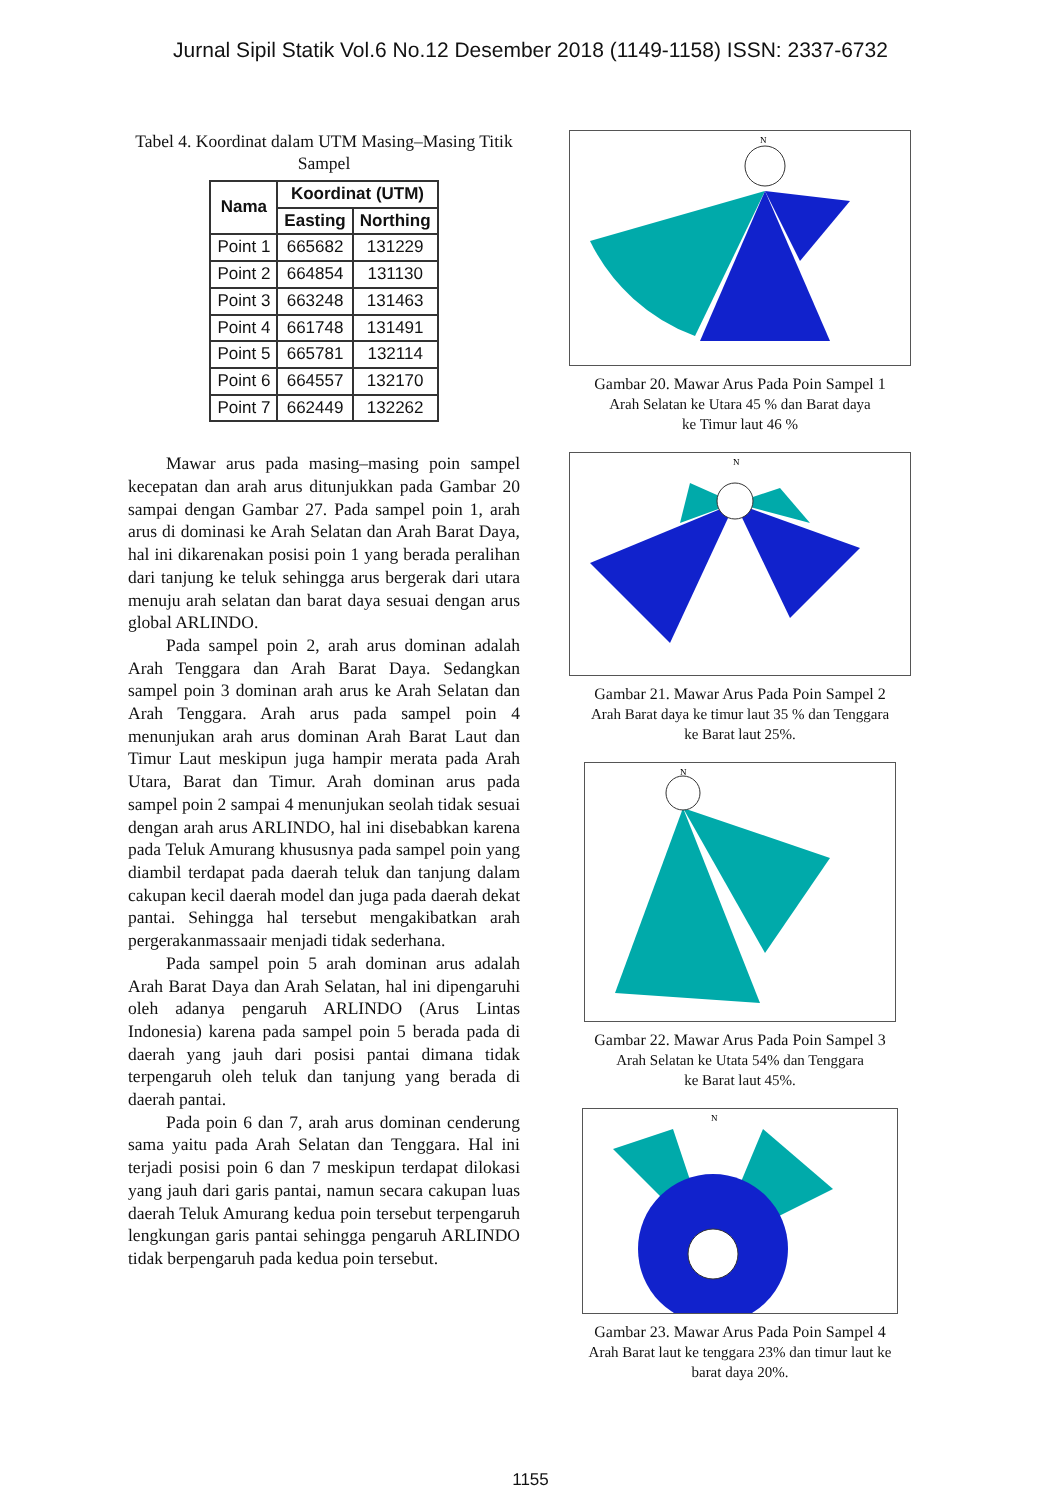Jurnal Sipil Statik Vol.6 No.12 Desember 2018 (1149-1158) ISSN: 2337-6732
Tabel 4. Koordinat dalam UTM Masing–Masing Titik Sampel
| Nama | Koordinat (UTM) | |
| --- | --- | --- |
| | Easting | Northing |
| Point 1 | 665682 | 131229 |
| Point 2 | 664854 | 131130 |
| Point 3 | 663248 | 131463 |
| Point 4 | 661748 | 131491 |
| Point 5 | 665781 | 132114 |
| Point 6 | 664557 | 132170 |
| Point 7 | 662449 | 132262 |
Mawar arus pada masing–masing poin sampel kecepatan dan arah arus ditunjukkan pada Gambar 20 sampai dengan Gambar 27. Pada sampel poin 1, arah arus di dominasi ke Arah Selatan dan Arah Barat Daya, hal ini dikarenakan posisi poin 1 yang berada peralihan dari tanjung ke teluk sehingga arus bergerak dari utara menuju arah selatan dan barat daya sesuai dengan arus global ARLINDO.
Pada sampel poin 2, arah arus dominan adalah Arah Tenggara dan Arah Barat Daya. Sedangkan sampel poin 3 dominan arah arus ke Arah Selatan dan Arah Tenggara. Arah arus pada sampel poin 4 menunjukan arah arus dominan Arah Barat Laut dan Timur Laut meskipun juga hampir merata pada Arah Utara, Barat dan Timur. Arah dominan arus pada sampel poin 2 sampai 4 menunjukan seolah tidak sesuai dengan arah arus ARLINDO, hal ini disebabkan karena pada Teluk Amurang khususnya pada sampel poin yang diambil terdapat pada daerah teluk dan tanjung dalam cakupan kecil daerah model dan juga pada daerah dekat pantai. Sehingga hal tersebut mengakibatkan arah pergerakanmassaair menjadi tidak sederhana.
Pada sampel poin 5 arah dominan arus adalah Arah Barat Daya dan Arah Selatan, hal ini dipengaruhi oleh adanya pengaruh ARLINDO (Arus Lintas Indonesia) karena pada sampel poin 5 berada pada di daerah yang jauh dari posisi pantai dimana tidak terpengaruh oleh teluk dan tanjung yang berada di daerah pantai.
Pada poin 6 dan 7, arah arus dominan cenderung sama yaitu pada Arah Selatan dan Tenggara. Hal ini terjadi posisi poin 6 dan 7 meskipun terdapat dilokasi yang jauh dari garis pantai, namun secara cakupan luas daerah Teluk Amurang kedua poin tersebut terpengaruh lengkungan garis pantai sehingga pengaruh ARLINDO tidak berpengaruh pada kedua poin tersebut.
N
Gambar 20. Mawar Arus Pada Poin Sampel 1
Arah Selatan ke Utara 45 % dan Barat daya
ke Timur laut 46 %
N
Gambar 21. Mawar Arus Pada Poin Sampel 2
Arah Barat daya ke timur laut 35 % dan Tenggara
ke Barat laut 25%.
N
Gambar 22. Mawar Arus Pada Poin Sampel 3
Arah Selatan ke Utata 54% dan Tenggara
ke Barat laut 45%.
N
Gambar 23. Mawar Arus Pada Poin Sampel 4
Arah Barat laut ke tenggara 23% dan timur laut ke
barat daya 20%.
1155